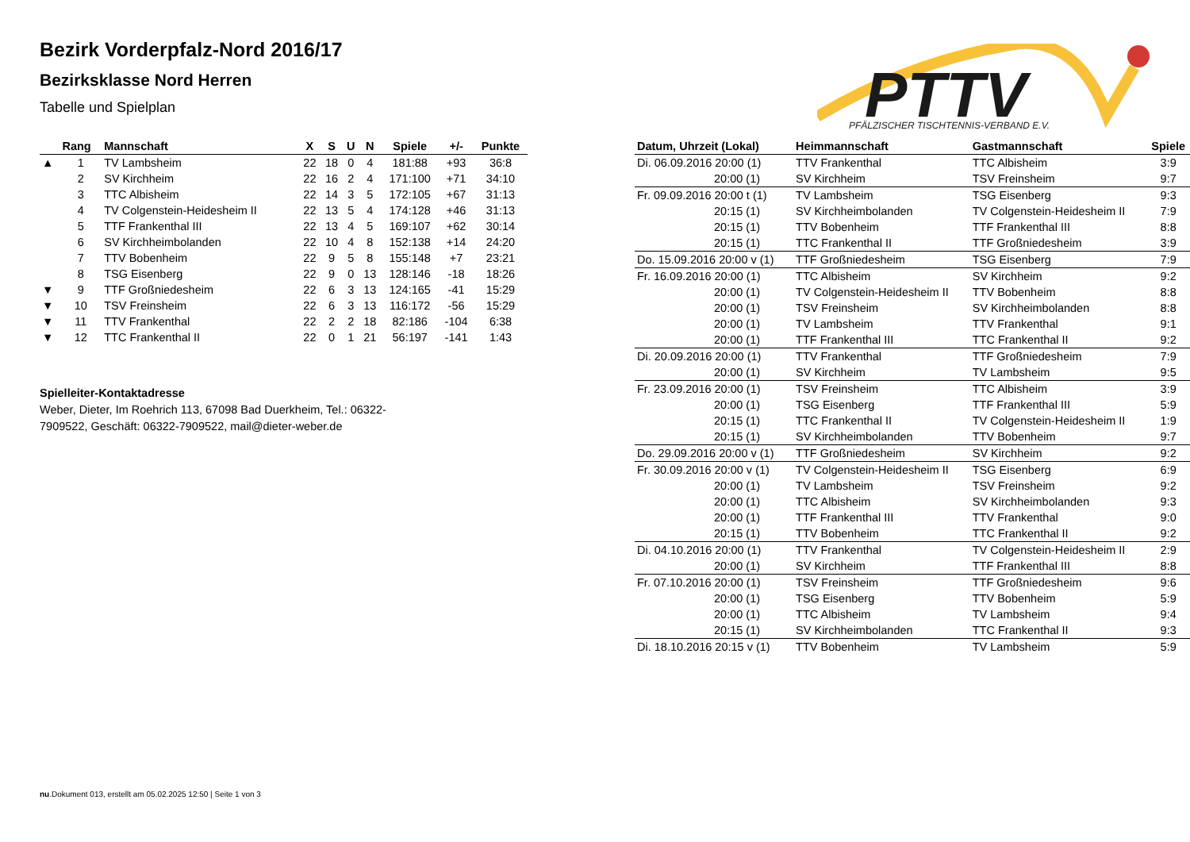PTTV
PFÄLZISCHER TISCHTENNIS-VERBAND E.V.
Bezirk Vorderpfalz-Nord 2016/17
Bezirksklasse Nord Herren
Tabelle und Spielplan
| | Rang | Mannschaft | X | S | U | N | Spiele | +/- | Punkte |
| --- | --- | --- | --- | --- | --- | --- | --- | --- | --- |
| ▲ | 1 | TV Lambsheim | 22 | 18 | 0 | 4 | 181:88 | +93 | 36:8 |
| | 2 | SV Kirchheim | 22 | 16 | 2 | 4 | 171:100 | +71 | 34:10 |
| | 3 | TTC Albisheim | 22 | 14 | 3 | 5 | 172:105 | +67 | 31:13 |
| | 4 | TV Colgenstein-Heidesheim II | 22 | 13 | 5 | 4 | 174:128 | +46 | 31:13 |
| | 5 | TTF Frankenthal III | 22 | 13 | 4 | 5 | 169:107 | +62 | 30:14 |
| | 6 | SV Kirchheimbolanden | 22 | 10 | 4 | 8 | 152:138 | +14 | 24:20 |
| | 7 | TTV Bobenheim | 22 | 9 | 5 | 8 | 155:148 | +7 | 23:21 |
| | 8 | TSG Eisenberg | 22 | 9 | 0 | 13 | 128:146 | -18 | 18:26 |
| ▼ | 9 | TTF Großniedesheim | 22 | 6 | 3 | 13 | 124:165 | -41 | 15:29 |
| ▼ | 10 | TSV Freinsheim | 22 | 6 | 3 | 13 | 116:172 | -56 | 15:29 |
| ▼ | 11 | TTV Frankenthal | 22 | 2 | 2 | 18 | 82:186 | -104 | 6:38 |
| ▼ | 12 | TTC Frankenthal II | 22 | 0 | 1 | 21 | 56:197 | -141 | 1:43 |
Spielleiter-Kontaktadresse
Weber, Dieter, Im Roehrich 113, 67098 Bad Duerkheim, Tel.: 06322-7909522, Geschäft: 06322-7909522, mail@dieter-weber.de
| Datum, Uhrzeit (Lokal) | Heimmannschaft | Gastmannschaft | Spiele |
| --- | --- | --- | --- |
| Di. 06.09.2016 20:00 (1) | TTV Frankenthal | TTC Albisheim | 3:9 |
| 20:00 (1) | SV Kirchheim | TSV Freinsheim | 9:7 |
| Fr. 09.09.2016 20:00 t (1) | TV Lambsheim | TSG Eisenberg | 9:3 |
| 20:15 (1) | SV Kirchheimbolanden | TV Colgenstein-Heidesheim II | 7:9 |
| 20:15 (1) | TTV Bobenheim | TTF Frankenthal III | 8:8 |
| 20:15 (1) | TTC Frankenthal II | TTF Großniedesheim | 3:9 |
| Do. 15.09.2016 20:00 v (1) | TTF Großniedesheim | TSG Eisenberg | 7:9 |
| Fr. 16.09.2016 20:00 (1) | TTC Albisheim | SV Kirchheim | 9:2 |
| 20:00 (1) | TV Colgenstein-Heidesheim II | TTV Bobenheim | 8:8 |
| 20:00 (1) | TSV Freinsheim | SV Kirchheimbolanden | 8:8 |
| 20:00 (1) | TV Lambsheim | TTV Frankenthal | 9:1 |
| 20:00 (1) | TTF Frankenthal III | TTC Frankenthal II | 9:2 |
| Di. 20.09.2016 20:00 (1) | TTV Frankenthal | TTF Großniedesheim | 7:9 |
| 20:00 (1) | SV Kirchheim | TV Lambsheim | 9:5 |
| Fr. 23.09.2016 20:00 (1) | TSV Freinsheim | TTC Albisheim | 3:9 |
| 20:00 (1) | TSG Eisenberg | TTF Frankenthal III | 5:9 |
| 20:15 (1) | TTC Frankenthal II | TV Colgenstein-Heidesheim II | 1:9 |
| 20:15 (1) | SV Kirchheimbolanden | TTV Bobenheim | 9:7 |
| Do. 29.09.2016 20:00 v (1) | TTF Großniedesheim | SV Kirchheim | 9:2 |
| Fr. 30.09.2016 20:00 v (1) | TV Colgenstein-Heidesheim II | TSG Eisenberg | 6:9 |
| 20:00 (1) | TV Lambsheim | TSV Freinsheim | 9:2 |
| 20:00 (1) | TTC Albisheim | SV Kirchheimbolanden | 9:3 |
| 20:00 (1) | TTF Frankenthal III | TTV Frankenthal | 9:0 |
| 20:15 (1) | TTV Bobenheim | TTC Frankenthal II | 9:2 |
| Di. 04.10.2016 20:00 (1) | TTV Frankenthal | TV Colgenstein-Heidesheim II | 2:9 |
| 20:00 (1) | SV Kirchheim | TTF Frankenthal III | 8:8 |
| Fr. 07.10.2016 20:00 (1) | TSV Freinsheim | TTF Großniedesheim | 9:6 |
| 20:00 (1) | TSG Eisenberg | TTV Bobenheim | 5:9 |
| 20:00 (1) | TTC Albisheim | TV Lambsheim | 9:4 |
| 20:15 (1) | SV Kirchheimbolanden | TTC Frankenthal II | 9:3 |
| Di. 18.10.2016 20:15 v (1) | TTV Bobenheim | TV Lambsheim | 5:9 |
nu.Dokument 013, erstellt am 05.02.2025 12:50 | Seite 1 von 3